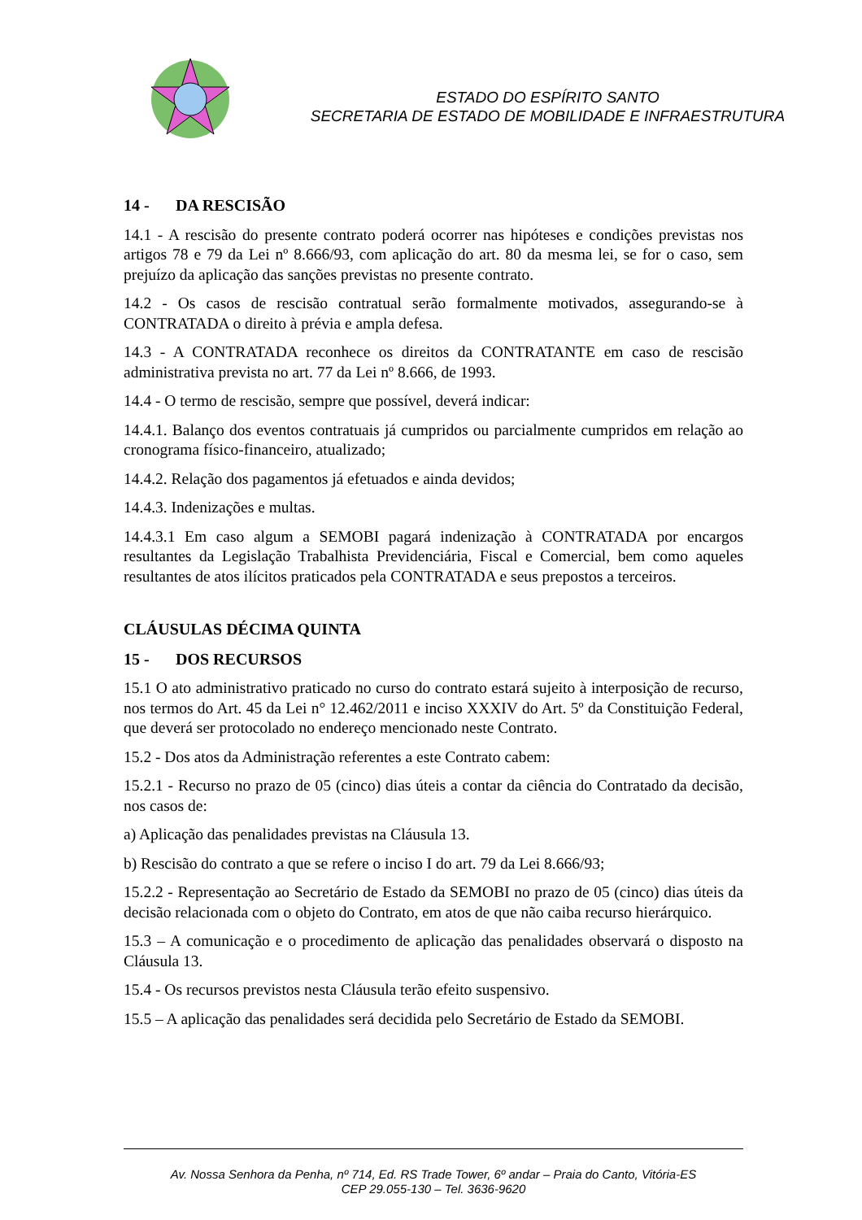ESTADO DO ESPÍRITO SANTO
SECRETARIA DE ESTADO DE MOBILIDADE E INFRAESTRUTURA
14 - DA RESCISÃO
14.1 - A rescisão do presente contrato poderá ocorrer nas hipóteses e condições previstas nos artigos 78 e 79 da Lei nº 8.666/93, com aplicação do art. 80 da mesma lei, se for o caso, sem prejuízo da aplicação das sanções previstas no presente contrato.
14.2 - Os casos de rescisão contratual serão formalmente motivados, assegurando-se à CONTRATADA o direito à prévia e ampla defesa.
14.3 - A CONTRATADA reconhece os direitos da CONTRATANTE em caso de rescisão administrativa prevista no art. 77 da Lei nº 8.666, de 1993.
14.4 - O termo de rescisão, sempre que possível, deverá indicar:
14.4.1. Balanço dos eventos contratuais já cumpridos ou parcialmente cumpridos em relação ao cronograma físico-financeiro, atualizado;
14.4.2. Relação dos pagamentos já efetuados e ainda devidos;
14.4.3. Indenizações e multas.
14.4.3.1 Em caso algum a SEMOBI pagará indenização à CONTRATADA por encargos resultantes da Legislação Trabalhista Previdenciária, Fiscal e Comercial, bem como aqueles resultantes de atos ilícitos praticados pela CONTRATADA e seus prepostos a terceiros.
CLÁUSULAS DÉCIMA QUINTA
15 - DOS RECURSOS
15.1 O ato administrativo praticado no curso do contrato estará sujeito à interposição de recurso, nos termos do Art. 45 da Lei n° 12.462/2011 e inciso XXXIV do Art. 5º da Constituição Federal, que deverá ser protocolado no endereço mencionado neste Contrato.
15.2 - Dos atos da Administração referentes a este Contrato cabem:
15.2.1 - Recurso no prazo de 05 (cinco) dias úteis a contar da ciência do Contratado da decisão, nos casos de:
a) Aplicação das penalidades previstas na Cláusula 13.
b) Rescisão do contrato a que se refere o inciso I do art. 79 da Lei 8.666/93;
15.2.2 - Representação ao Secretário de Estado da SEMOBI no prazo de 05 (cinco) dias úteis da decisão relacionada com o objeto do Contrato, em atos de que não caiba recurso hierárquico.
15.3 – A comunicação e o procedimento de aplicação das penalidades observará o disposto na Cláusula 13.
15.4 - Os recursos previstos nesta Cláusula terão efeito suspensivo.
15.5 – A aplicação das penalidades será decidida pelo Secretário de Estado da SEMOBI.
Av. Nossa Senhora da Penha, nº 714, Ed. RS Trade Tower, 6º andar – Praia do Canto, Vitória-ES
CEP 29.055-130 – Tel. 3636-9620